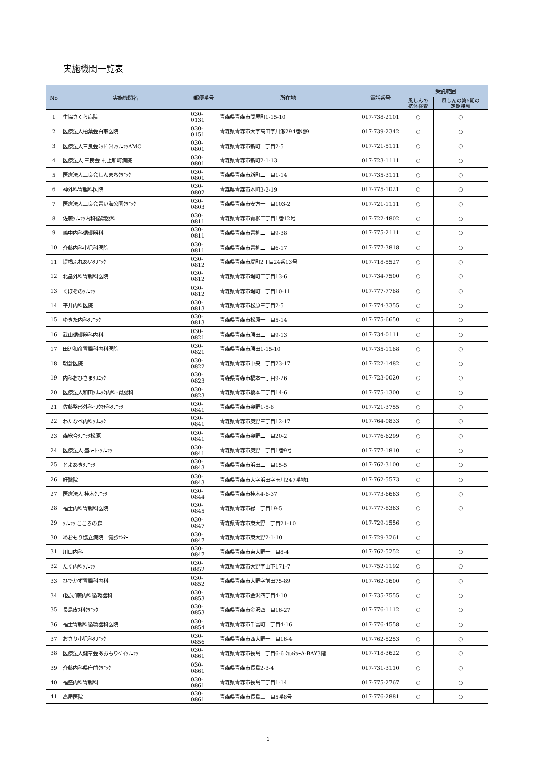実施機関一覧表
| No | 実施機関名 | 郵便番号 | 所在地 | 電話番号 | 受託範囲 | |
| --- | --- | --- | --- | --- | --- | --- |
| | | | | | 風しんの 抗体検査 | 風しんの第5期の 定期接種 |
| 1 | 生協さくら病院 | 030-0131 | 青森県青森市問屋町1-15-10 | 017-738-2101 | ○ | ○ |
| 2 | 医療法人柏葉会白取医院 | 030-0151 | 青森県青森市大字高田字川瀬294番地9 | 017-739-2342 | ○ | ○ |
| 3 | 医療法人三良会ﾐｯﾄﾞﾗｲﾌｸﾘﾆｯｸAMC | 030-0801 | 青森県青森市新町一丁目2-5 | 017-721-5111 | ○ | ○ |
| 4 | 医療法人 三良会 村上新町病院 | 030-0801 | 青森県青森市新町2-1-13 | 017-723-1111 | ○ | ○ |
| 5 | 医療法人三良会しんまちｸﾘﾆｯｸ | 030-0801 | 青森県青森市新町二丁目1-14 | 017-735-3111 | ○ | ○ |
| 6 | 神外科胃腸科医院 | 030-0802 | 青森県青森市本町3-2-19 | 017-775-1021 | ○ | ○ |
| 7 | 医療法人三良会青い海公園ｸﾘﾆｯｸ | 030-0803 | 青森県青森市安方一丁目103-2 | 017-721-1111 | ○ | ○ |
| 8 | 佐藤ｸﾘﾆｯｸ内科循環器科 | 030-0811 | 青森県青森市青柳二丁目1番12号 | 017-722-4802 | ○ | ○ |
| 9 | 嶋中内科循環器科 | 030-0811 | 青森県青森市青柳二丁目9-38 | 017-775-2111 | ○ | ○ |
| 10 | 斉藤内科小児科医院 | 030-0811 | 青森県青森市青柳二丁目6-17 | 017-777-3818 | ○ | ○ |
| 11 | 堤橋ふれあいｸﾘﾆｯｸ | 030-0812 | 青森県青森市堤町2丁目24番13号 | 017-718-5527 | ○ | ○ |
| 12 | 北畠外科胃腸科医院 | 030-0812 | 青森県青森市堤町二丁目13-6 | 017-734-7500 | ○ | ○ |
| 13 | くぼぞのｸﾘﾆｯｸ | 030-0812 | 青森県青森市堤町一丁目10-11 | 017-777-7788 | ○ | ○ |
| 14 | 平井内科医院 | 030-0813 | 青森県青森市松原三丁目2-5 | 017-774-3355 | ○ | ○ |
| 15 | ゆきた内科ｸﾘﾆｯｸ | 030-0813 | 青森県青森市松原一丁目5-14 | 017-775-6650 | ○ | ○ |
| 16 | 武山循環器科内科 | 030-0821 | 青森県青森市勝田二丁目9-13 | 017-734-0111 | ○ | ○ |
| 17 | 田辺和彦胃腸科内科医院 | 030-0821 | 青森県青森市勝田1-15-10 | 017-735-1188 | ○ | ○ |
| 18 | 朝倉医院 | 030-0822 | 青森県青森市中央一丁目23-17 | 017-722-1482 | ○ | ○ |
| 19 | 内科おひさまｸﾘﾆｯｸ | 030-0823 | 青森県青森市橋本一丁目9-26 | 017-723-0020 | ○ | ○ |
| 20 | 医療法人和田ｸﾘﾆｯｸ内科･胃腸科 | 030-0823 | 青森県青森市橋本二丁目14-6 | 017-775-1300 | ○ | ○ |
| 21 | 佐藤整形外科･ﾘｳﾏﾁ科ｸﾘﾆｯｸ | 030-0841 | 青森県青森市奥野1-5-8 | 017-721-3755 | ○ | ○ |
| 22 | わたなべ内科ｸﾘﾆｯｸ | 030-0841 | 青森県青森市奥野三丁目12-17 | 017-764-0833 | ○ | ○ |
| 23 | 森総合ｸﾘﾆｯｸ松原 | 030-0841 | 青森県青森市奥野二丁目20-2 | 017-776-6299 | ○ | ○ |
| 24 | 医療法人 盛ﾊｰﾄ･ｸﾘﾆｯｸ | 030-0841 | 青森県青森市奥野一丁目1番9号 | 017-777-1810 | ○ | ○ |
| 25 | とよあきｸﾘﾆｯｸ | 030-0843 | 青森県青森市浜田二丁目15-5 | 017-762-3100 | ○ | ○ |
| 26 | 好醫院 | 030-0843 | 青森県青森市大字浜田字玉川247番地1 | 017-762-5573 | ○ | ○ |
| 27 | 医療法人 桂木ｸﾘﾆｯｸ | 030-0844 | 青森県青森市桂木4-6-37 | 017-773-6663 | ○ | ○ |
| 28 | 福士内科胃腸科医院 | 030-0845 | 青森県青森市緑一丁目19-5 | 017-777-8363 | ○ | ○ |
| 29 | ｸﾘﾆｯｸ こころの森 | 030-0847 | 青森県青森市東大野一丁目21-10 | 017-729-1556 | ○ | |
| 30 | あおもり協立病院 健診ｾﾝﾀｰ | 030-0847 | 青森県青森市東大野2-1-10 | 017-729-3261 | ○ | |
| 31 | 川口内科 | 030-0847 | 青森県青森市東大野一丁目8-4 | 017-762-5252 | ○ | ○ |
| 32 | たく内科ｸﾘﾆｯｸ | 030-0852 | 青森県青森市大野字山下171-7 | 017-752-1192 | ○ | ○ |
| 33 | ひでかず胃腸科内科 | 030-0852 | 青森県青森市大野字前田75-89 | 017-762-1600 | ○ | ○ |
| 34 | (医)加藤内科循環器科 | 030-0853 | 青森県青森市金沢四丁目4-10 | 017-735-7555 | ○ | ○ |
| 35 | 長島皮ﾌ科ｸﾘﾆｯｸ | 030-0853 | 青森県青森市金沢四丁目16-27 | 017-776-1112 | ○ | ○ |
| 36 | 福士胃腸科循環器科医院 | 030-0854 | 青森県青森市千富町一丁目4-16 | 017-776-4558 | ○ | ○ |
| 37 | おさり小児科ｸﾘﾆｯｸ | 030-0856 | 青森県青森市西大野一丁目16-4 | 017-762-5253 | ○ | ○ |
| 38 | 医療法人健章会あおもりﾍﾞｲｸﾘﾆｯｸ | 030-0861 | 青森県青森市長島一丁目6-6 ｸﾛｽﾀﾜｰA-BAY3階 | 017-718-3622 | ○ | ○ |
| 39 | 斉藤内科県庁前ｸﾘﾆｯｸ | 030-0861 | 青森県青森市長島2-3-4 | 017-731-3110 | ○ | ○ |
| 40 | 福盛内科胃腸科 | 030-0861 | 青森県青森市長島二丁目1-14 | 017-775-2767 | ○ | ○ |
| 41 | 高屋医院 | 030-0861 | 青森県青森市長島三丁目5番8号 | 017-776-2881 | ○ | ○ |
1